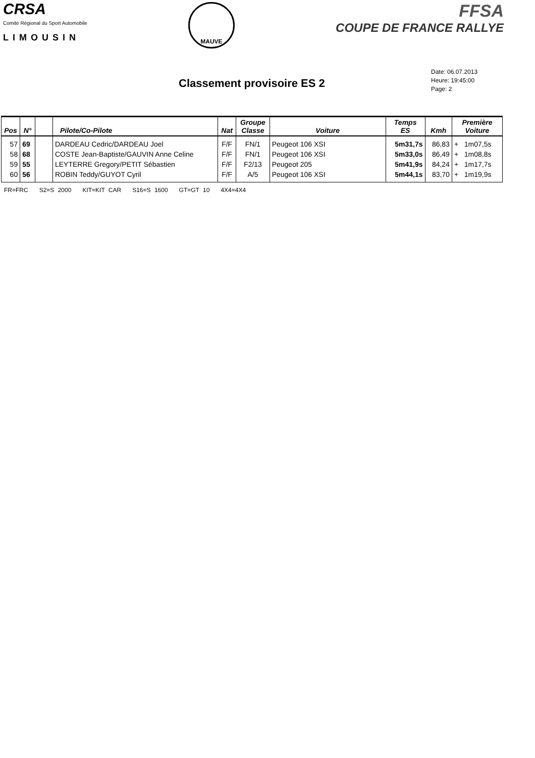CRSA
Comité Régional du Sport Automobile
LIMOUSIN
MAUVE
FFSA
COUPE DE FRANCE RALLYE
Classement provisoire ES 2
Date: 06.07.2013
Heure: 19:45:00
Page: 2
| Pos | N° | | Pilote/Co-Pilote | Nat | Groupe Classe | Voiture | Temps ES | Kmh | Première Voiture |
| --- | --- | --- | --- | --- | --- | --- | --- | --- | --- |
| 57 | 69 | | DARDEAU Cedric/DARDEAU Joel | F/F | FN/1 | Peugeot 106 XSI | 5m31,7s | 86,83 | + 1m07,5s |
| 58 | 68 | | COSTE Jean-Baptiste/GAUVIN Anne Celine | F/F | FN/1 | Peugeot 106 XSI | 5m33,0s | 86,49 | + 1m08,8s |
| 59 | 55 | | LEYTERRE Gregory/PETIT Sébastien | F/F | F2/13 | Peugeot 205 | 5m41,9s | 84,24 | + 1m17,7s |
| 60 | 56 | | ROBIN Teddy/GUYOT Cyril | F/F | A/5 | Peugeot 106 XSI | 5m44,1s | 83,70 | + 1m19,9s |
FR=FRC S2=S 2000 KIT=KIT CAR S16=S 1600 GT=GT 10 4X4=4X4